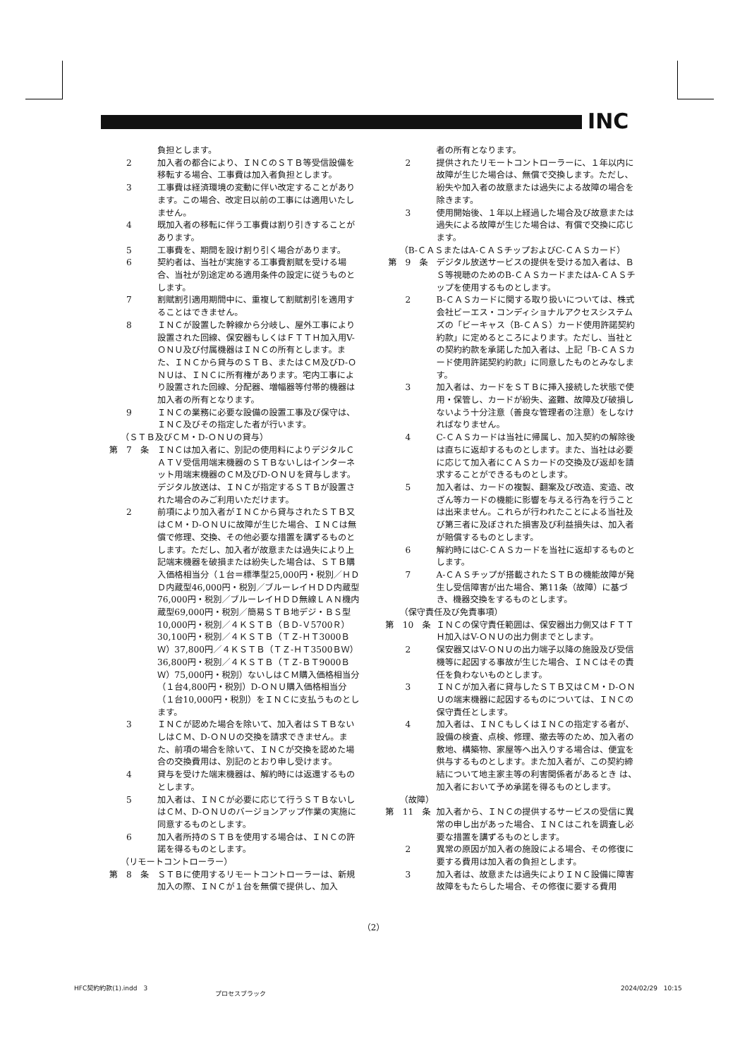INC
負担とします。
2 加入者の都合により、ＩＮＣのＳＴＢ等受信設備を移転する場合、工事費は加入者負担とします。
3 工事費は経済環境の変動に伴い改定することがあります。この場合、改定日以前の工事には適用いたしません。
4 既加入者の移転に伴う工事費は割り引きすることがあります。
5 工事費を、期間を設け割り引く場合があります。
6 契約者は、当社が実施する工事費割賦を受ける場合、当社が別途定める適用条件の設定に従うものとします。
7 割賦割引適用期間中に、重複して割賦割引を適用することはできません。
8 ＩＮＣが設置した幹線から分岐し、屋外工事により設置された回線、保安器もしくはＦＴＴＨ加入用V-ＯＮＵ及び付属機器はＩＮＣの所有とします。また、ＩＮＣから貸与のＳＴＢ、またはＣＭ及びD-ＯＮＵは、ＩＮＣに所有権があります。宅内工事により設置された回線、分配器、増幅器等付帯的機器は加入者の所有となります。
9 ＩＮＣの業務に必要な設備の設置工事及び保守は、ＩＮＣ及びその指定した者が行います。
（ＳＴＢ及びＣＭ・D-ＯＮＵの貸与）
第　7　条 ＩＮＣは加入者に、別記の使用料によりデジタルＣＡＴＶ受信用端末機器のＳＴＢないしはインターネット用端末機器のＣＭ及びD-ＯＮＵを貸与します。デジタル放送は、ＩＮＣが指定するＳＴＢが設置された場合のみご利用いただけます。
2 前項により加入者がＩＮＣから貸与されたＳＴＢ又はＣＭ・D-ＯＮＵに故障が生じた場合、ＩＮＣは無償で修理、交換、その他必要な措置を講ずるものとします。ただし、加入者が故意または過失により上記端末機器を破損または紛失した場合は、ＳＴＢ購入価格相当分（１台＝標準型25,000円・税別／ＨＤＤ内蔵型46,000円・税別／ブルーレイＨＤＤ内蔵型76,000円・税別／ブルーレイＨＤＤ無線ＬＡＮ機内蔵型69,000円・税別／簡易ＳＴＢ地デジ・ＢＳ型10,000円・税別／４ＫＳＴＢ（ＢＤ-Ｖ5700Ｒ）30,100円・税別／４ＫＳＴＢ（ＴＺ-ＨＴ3000ＢＷ）37,800円／４ＫＳＴＢ（ＴＺ-ＨＴ3500ＢＷ）36,800円・税別／４ＫＳＴＢ（ＴＺ-ＢＴ9000ＢＷ）75,000円・税別）ないしはＣＭ購入価格相当分（１台4,800円・税別）D-ＯＮＵ購入価格相当分（１台10,000円・税別）をＩＮＣに支払うものとします。
3 ＩＮＣが認めた場合を除いて、加入者はＳＴＢないしはＣＭ、D-ＯＮＵの交換を請求できません。また、前項の場合を除いて、ＩＮＣが交換を認めた場合の交換費用は、別記のとおり申し受けます。
4 貸与を受けた端末機器は、解約時には返還するものとします。
5 加入者は、ＩＮＣが必要に応じて行うＳＴＢないしはＣＭ、D-ＯＮＵのバージョンアップ作業の実施に同意するものとします。
6 加入者所持のＳＴＢを使用する場合は、ＩＮＣの許諾を得るものとします。
（リモートコントローラー）
第　8　条 ＳＴＢに使用するリモートコントローラーは、新規加入の際、ＩＮＣが１台を無償で提供し、加入
者の所有となります。
2 提供されたリモートコントローラーに、１年以内に故障が生じた場合は、無償で交換します。ただし、紛失や加入者の故意または過失による故障の場合を除きます。
3 使用開始後、１年以上経過した場合及び故意または過失による故障が生じた場合は、有償で交換に応じます。
（B-ＣＡＳまたはA-ＣＡＳチップおよびC-ＣＡＳカード）
第　9　条 デジタル放送サービスの提供を受ける加入者は、ＢＳ等視聴のためのB-ＣＡＳカードまたはA-ＣＡＳチップを使用するものとします。
2 B-ＣＡＳカードに関する取り扱いについては、株式会社ビーエス・コンディショナルアクセスシステムズの「ビーキャス（B-ＣＡＳ）カード使用許諾契約約款」に定めるところによります。ただし、当社との契約約款を承諾した加入者は、上記「B-ＣＡＳカード使用許諾契約約款」に同意したものとみなします。
3 加入者は、カードをＳＴＢに挿入接続した状態で使用・保管し、カードが紛失、盗難、故障及び破損しないよう十分注意（善良な管理者の注意）をしなければなりません。
4 C-ＣＡＳカードは当社に帰属し、加入契約の解除後は直ちに返却するものとします。また、当社は必要に応じて加入者にＣＡＳカードの交換及び返却を請求することができるものとします。
5 加入者は、カードの複製、翻案及び改造、変造、改ざん等カードの機能に影響を与える行為を行うことは出来ません。これらが行われたことによる当社及び第三者に及ぼされた損害及び利益損失は、加入者が賠償するものとします。
6 解約時にはC-ＣＡＳカードを当社に返却するものとします。
7 A-ＣＡＳチップが搭載されたＳＴＢの機能故障が発生し受信障害が出た場合、第11条（故障）に基づき、機器交換をするものとします。
（保守責任及び免責事項）
第　10　条 ＩＮＣの保守責任範囲は、保安器出力側又はＦＴＴＨ加入はV-ＯＮＵの出力側までとします。
2 保安器又はV-ＯＮＵの出力端子以降の施設及び受信機等に起因する事故が生じた場合、ＩＮＣはその責任を負わないものとします。
3 ＩＮＣが加入者に貸与したＳＴＢ又はＣＭ・D-ＯＮＵの端末機器に起因するものについては、ＩＮＣの保守責任とします。
4 加入者は、ＩＮＣもしくはＩＮＣの指定する者が、設備の検査、点検、修理、撤去等のため、加入者の敷地、構築物、家屋等へ出入りする場合は、便宜を供与するものとします。また加入者が、この契約締結について地主家主等の利害関係者があるとき は、加入者において予め承諾を得るものとします。
（故障）
第　11　条 加入者から、ＩＮＣの提供するサービスの受信に異常の申し出があった場合、ＩＮＣはこれを調査し必要な措置を講ずるものとします。
2 異常の原因が加入者の施設による場合、その修復に要する費用は加入者の負担とします。
3 加入者は、故意または過失によりＩＮＣ設備に障害故障をもたらした場合、その修復に要する費用
（2）
HFC契約約款(1).indd　3
プロセスブラック
2024/02/29　10:15